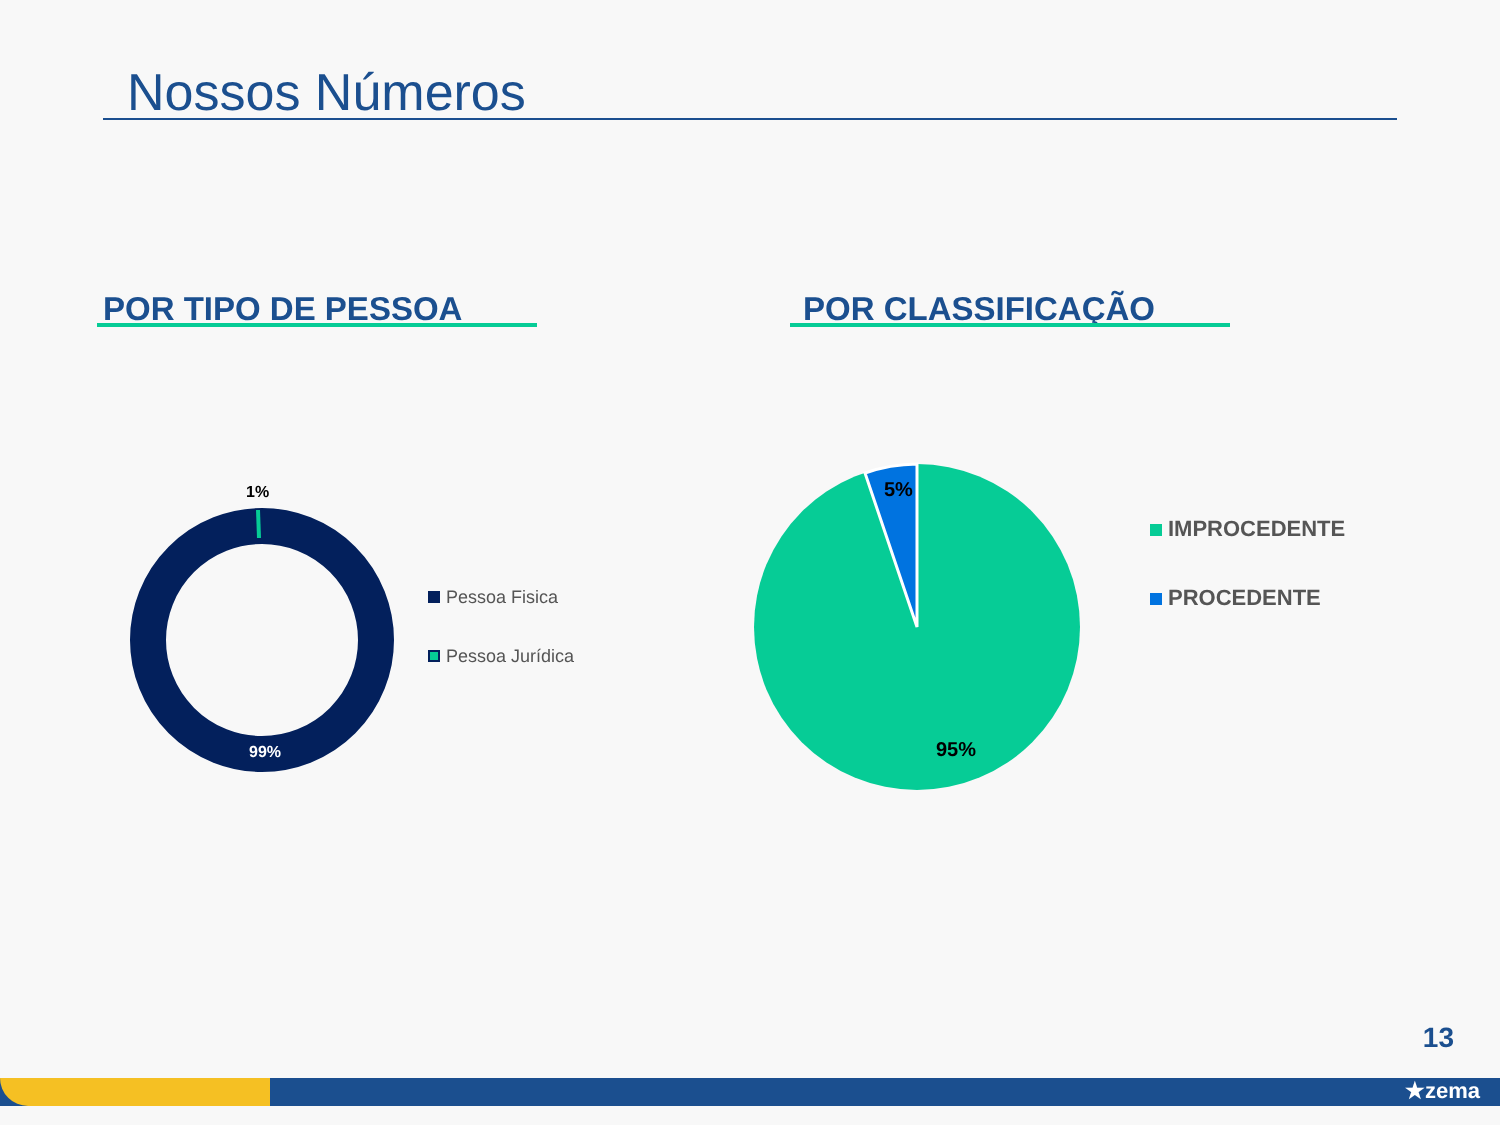Nossos Números
POR TIPO DE PESSOA POR CLASSIFICAÇÃO
1%
99%
Pessoa Fisica
Pessoa Jurídica
5%
95%
IMPROCEDENTE
PROCEDENTE
13
★zema